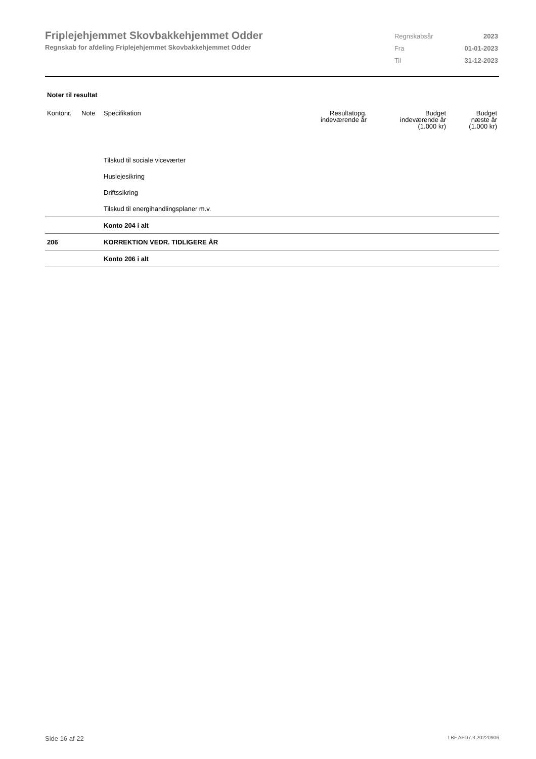Friplejehjemmet Skovbakkehjemmet Odder
Regnskab for afdeling Friplejehjemmet Skovbakkehjemmet Odder
| Regnskabsår | 2023 |
| Fra | 01-01-2023 |
| Til | 31-12-2023 |
Noter til resultat
| Kontonr. | Note | Specifikation | Resultatopg. indeværende år | Budget indeværende år (1.000 kr) | Budget næste år (1.000 kr) |
| --- | --- | --- | --- | --- | --- |
| | | Tilskud til sociale viceværter | | | |
| | | Huslejesikring | | | |
| | | Driftssikring | | | |
| | | Tilskud til energihandlingsplaner m.v. | | | |
| | | Konto 204 i alt | | | |
| 206 | | KORREKTION VEDR. TIDLIGERE ÅR | | | |
| | | Konto 206 i alt | | | |
Side 16 af 22 LBF.AFD7.3.20220906